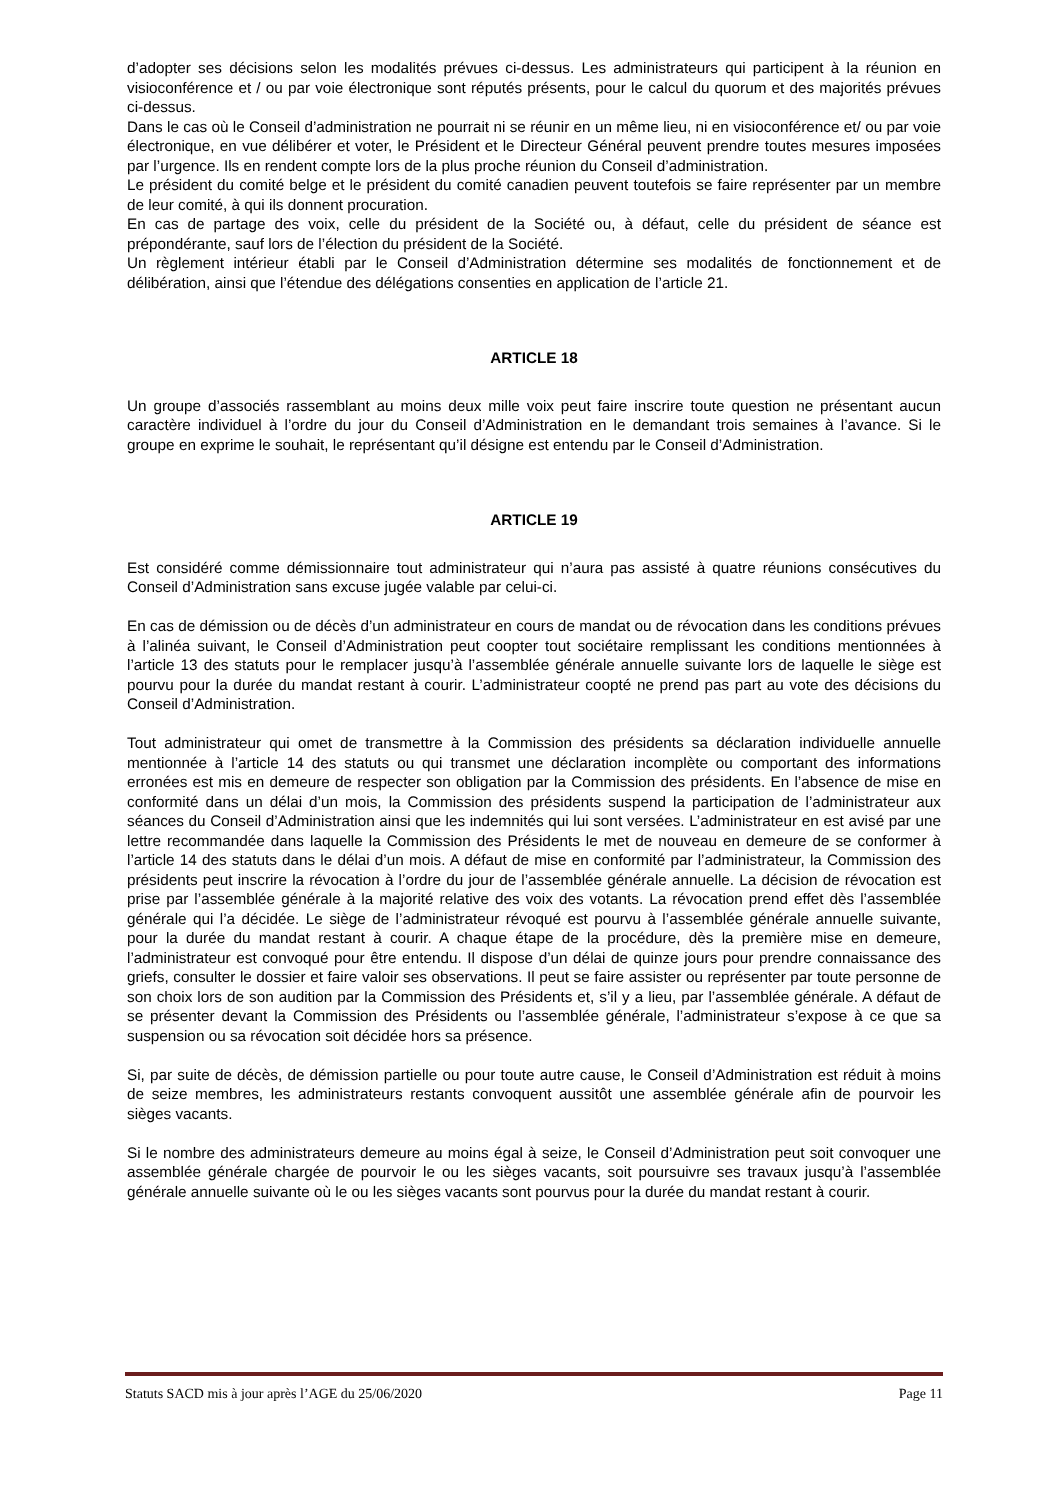d’adopter ses décisions selon les modalités prévues ci-dessus. Les administrateurs qui participent à la réunion en visioconférence et / ou par voie électronique sont réputés présents, pour le calcul du quorum et des majorités prévues ci-dessus.
Dans le cas où le Conseil d’administration ne pourrait ni se réunir en un même lieu, ni en visioconférence et/ ou par voie électronique, en vue délibérer et voter, le Président et le Directeur Général peuvent prendre toutes mesures imposées par l’urgence. Ils en rendent compte lors de la plus proche réunion du Conseil d’administration.
Le président du comité belge et le président du comité canadien peuvent toutefois se faire représenter par un membre de leur comité, à qui ils donnent procuration.
En cas de partage des voix, celle du président de la Société ou, à défaut, celle du président de séance est prépondérante, sauf lors de l’élection du président de la Société.
Un règlement intérieur établi par le Conseil d’Administration détermine ses modalités de fonctionnement et de délibération, ainsi que l’étendue des délégations consenties en application de l’article 21.
ARTICLE 18
Un groupe d’associés rassemblant au moins deux mille voix peut faire inscrire toute question ne présentant aucun caractère individuel à l’ordre du jour du Conseil d’Administration en le demandant trois semaines à l’avance. Si le groupe en exprime le souhait, le représentant qu’il désigne est entendu par le Conseil d’Administration.
ARTICLE 19
Est considéré comme démissionnaire tout administrateur qui n’aura pas assisté à quatre réunions consécutives du Conseil d’Administration sans excuse jugée valable par celui-ci.
En cas de démission ou de décès d’un administrateur en cours de mandat ou de révocation dans les conditions prévues à l’alinéa suivant, le Conseil d’Administration peut coopter tout sociétaire remplissant les conditions mentionnées à l’article 13 des statuts pour le remplacer jusqu’à l’assemblée générale annuelle suivante lors de laquelle le siège est pourvu pour la durée du mandat restant à courir. L’administrateur coopté ne prend pas part au vote des décisions du Conseil d’Administration.
Tout administrateur qui omet de transmettre à la Commission des présidents sa déclaration individuelle annuelle mentionnée à l’article 14 des statuts ou qui transmet une déclaration incomplète ou comportant des informations erronées est mis en demeure de respecter son obligation par la Commission des présidents. En l’absence de mise en conformité dans un délai d’un mois, la Commission des présidents suspend la participation de l’administrateur aux séances du Conseil d’Administration ainsi que les indemnités qui lui sont versées. L’administrateur en est avisé par une lettre recommandée dans laquelle la Commission des Présidents le met de nouveau en demeure de se conformer à l’article 14 des statuts dans le délai d’un mois. A défaut de mise en conformité par l’administrateur, la Commission des présidents peut inscrire la révocation à l’ordre du jour de l’assemblée générale annuelle. La décision de révocation est prise par l’assemblée générale à la majorité relative des voix des votants. La révocation prend effet dès l’assemblée générale qui l’a décidée. Le siège de l’administrateur révoqué est pourvu à l’assemblée générale annuelle suivante, pour la durée du mandat restant à courir. A chaque étape de la procédure, dès la première mise en demeure, l’administrateur est convoqué pour être entendu. Il dispose d’un délai de quinze jours pour prendre connaissance des griefs, consulter le dossier et faire valoir ses observations. Il peut se faire assister ou représenter par toute personne de son choix lors de son audition par la Commission des Présidents et, s’il y a lieu, par l’assemblée générale. A défaut de se présenter devant la Commission des Présidents ou l’assemblée générale, l’administrateur s’expose à ce que sa suspension ou sa révocation soit décidée hors sa présence.
Si, par suite de décès, de démission partielle ou pour toute autre cause, le Conseil d’Administration est réduit à moins de seize membres, les administrateurs restants convoquent aussitôt une assemblée générale afin de pourvoir les sièges vacants.
Si le nombre des administrateurs demeure au moins égal à seize, le Conseil d’Administration peut soit convoquer une assemblée générale chargée de pourvoir le ou les sièges vacants, soit poursuivre ses travaux jusqu’à l’assemblée générale annuelle suivante où le ou les sièges vacants sont pourvus pour la durée du mandat restant à courir.
Statuts SACD mis à jour après l’AGE du 25/06/2020 Page 11